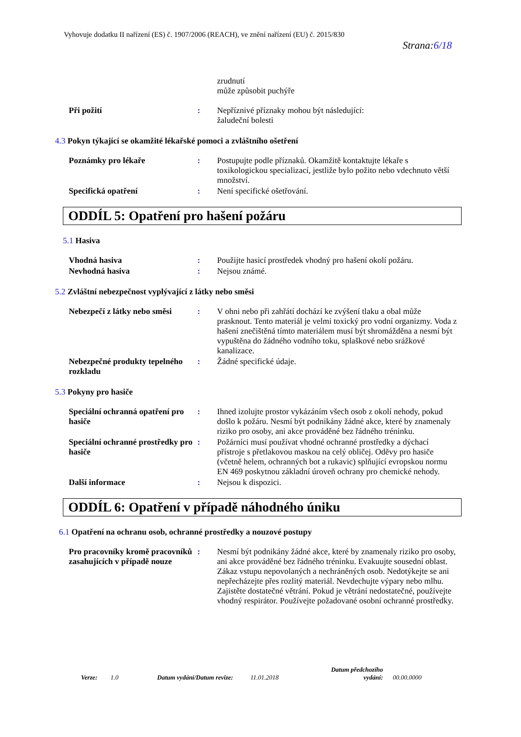Vyhovuje dodatku II nařízení (ES) č. 1907/2006 (REACH), ve znění nařízení (EU) č. 2015/830
Strana:6/18
zrudnutí
může způsobit puchýře
Při požití : Nepříznivé příznaky mohou být následující:
žaludeční bolesti
4.3 Pokyn týkající se okamžité lékařské pomoci a zvláštního ošetření
Poznámky pro lékaře : Postupujte podle příznaků. Okamžitě kontaktujte lékaře s toxikologickou specializací, jestliže bylo požito nebo vdechnuto větší množství.
Specifická opatření : Není specifické ošetřování.
ODDÍL 5: Opatření pro hašení požáru
5.1 Hasiva
Vhodná hasiva : Použijte hasicí prostředek vhodný pro hašení okolí požáru.
Nevhodná hasiva : Nejsou známé.
5.2 Zvláštní nebezpečnost vyplývající z látky nebo směsi
Nebezpečí z látky nebo směsi
: V ohni nebo při zahřátí dochází ke zvýšení tlaku a obal může prasknout. Tento materiál je velmi toxický pro vodní organizmy. Voda z hašení znečištěná tímto materiálem musí být shromážděna a nesmí být vypuštěna do žádného vodního toku, splaškové nebo srážkové kanalizace.
Nebezpečné produkty tepelného rozkladu
: Žádné specifické údaje.
5.3 Pokyny pro hasiče
Speciální ochranná opatření pro hasiče
: Ihned izolujte prostor vykázáním všech osob z okolí nehody, pokud došlo k požáru. Nesmí být podnikány žádné akce, které by znamenaly riziko pro osoby, ani akce prováděné bez řádného tréninku.
Speciální ochranné prostředky pro hasiče
: Požárníci musí používat vhodné ochranné prostředky a dýchací přístroje s přetlakovou maskou na celý obličej. Oděvy pro hasiče (včetně helem, ochranných bot a rukavic) splňující evropskou normu EN 469 poskytnou základní úroveň ochrany pro chemické nehody.
Další informace : Nejsou k dispozici.
ODDÍL 6: Opatření v případě náhodného úniku
6.1 Opatření na ochranu osob, ochranné prostředky a nouzové postupy
Pro pracovníky kromě pracovníků zasahujících v případě nouze
: Nesmí být podnikány žádné akce, které by znamenaly riziko pro osoby, ani akce prováděné bez řádného tréninku. Evakuujte sousední oblast. Zákaz vstupu nepovolaných a nechráněných osob. Nedotýkejte se ani nepřecházejte přes rozlitý materiál. Nevdechujte výpary nebo mlhu. Zajistěte dostatečné větrání. Pokud je větrání nedostatečné, používejte vhodný respirátor. Používejte požadované osobní ochranné prostředky.
Verze:
1.0
Datum vydání/Datum revize:
11.01.2018
Datum předchozího vydání:
00.00.0000